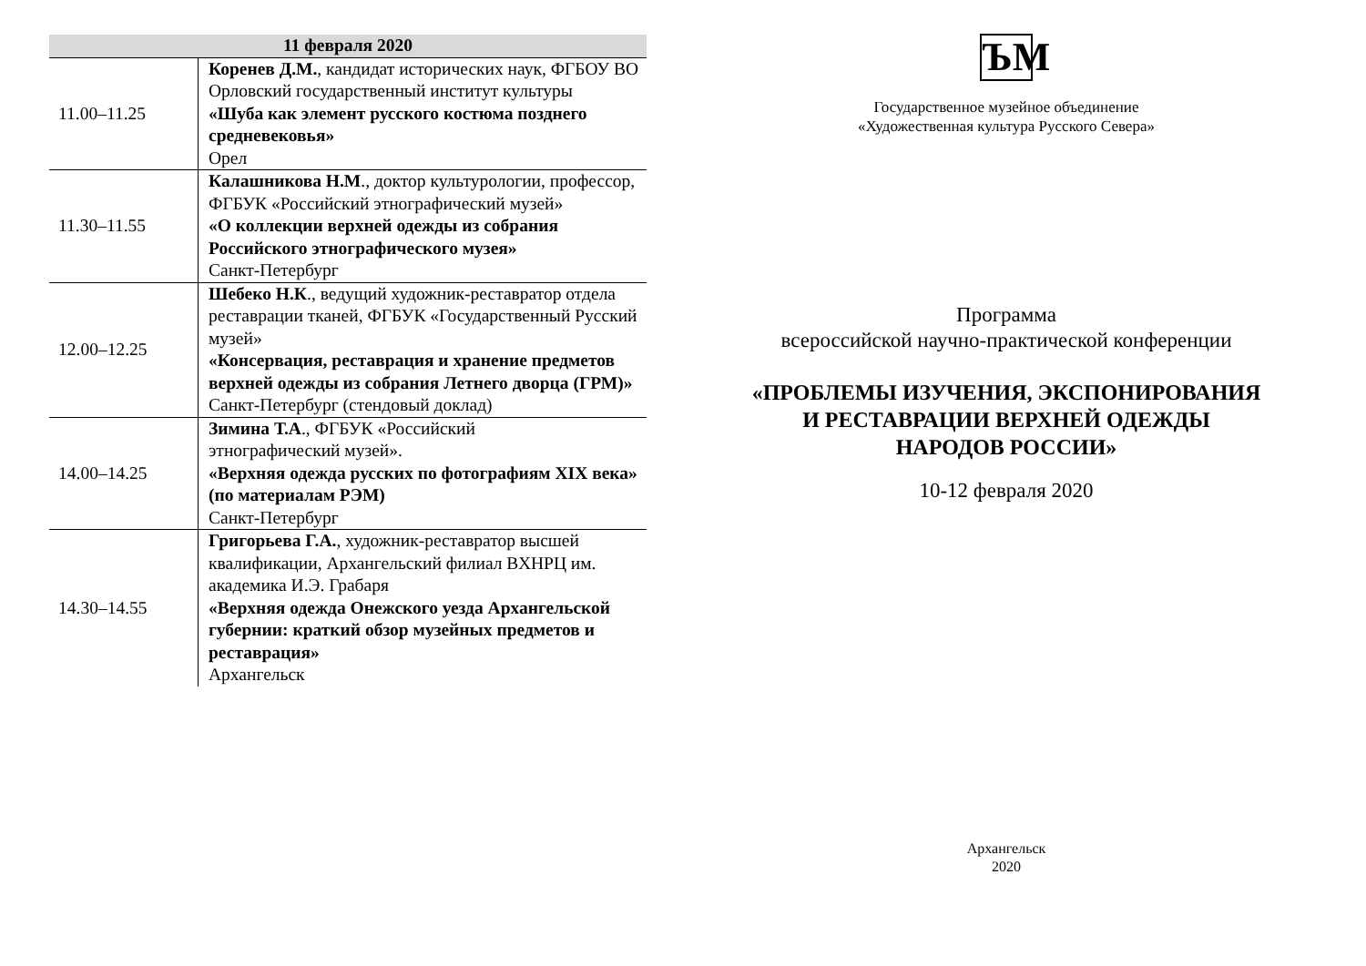| 11 февраля 2020 | |
| --- | --- |
| 11.00–11.25 | Коренев Д.М. , кандидат исторических наук, ФГБОУ ВО Орловский государственный институт культуры «Шуба как элемент русского костюма позднего средневековья» Орел |
| 11.30–11.55 | Калашникова Н.М ., доктор культурологии, профессор, ФГБУК «Российский этнографический музей» «О коллекции верхней одежды из собрания Российского этнографического музея» Санкт-Петербург |
| 12.00–12.25 | Шебеко Н.К ., ведущий художник-реставратор отдела реставрации тканей, ФГБУК «Государственный Русский музей» «Консервация, реставрация и хранение предметов верхней одежды из собрания Летнего дворца (ГРМ)» Санкт-Петербург (стендовый доклад) |
| 14.00–14.25 | Зимина Т.А ., ФГБУК «Российский этнографический музей». «Верхняя одежда русских по фотографиям XIX века» (по материалам РЭМ) Санкт-Петербург |
| 14.30–14.55 | Григорьева Г.А. , художник-реставратор высшей квалификации, Архангельский филиал ВХНРЦ им. академика И.Э. Грабаря «Верхняя одежда Онежского уезда Архангельской губернии: краткий обзор музейных предметов и реставрация» Архангельск |
ЪМ
Государственное музейное объединение
«Художественная культура Русского Севера»
Программа
всероссийской научно-практической конференции
«ПРОБЛЕМЫ ИЗУЧЕНИЯ, ЭКСПОНИРОВАНИЯ
И РЕСТАВРАЦИИ ВЕРХНЕЙ ОДЕЖДЫ
НАРОДОВ РОССИИ»
10-12 февраля 2020
Архангельск
2020